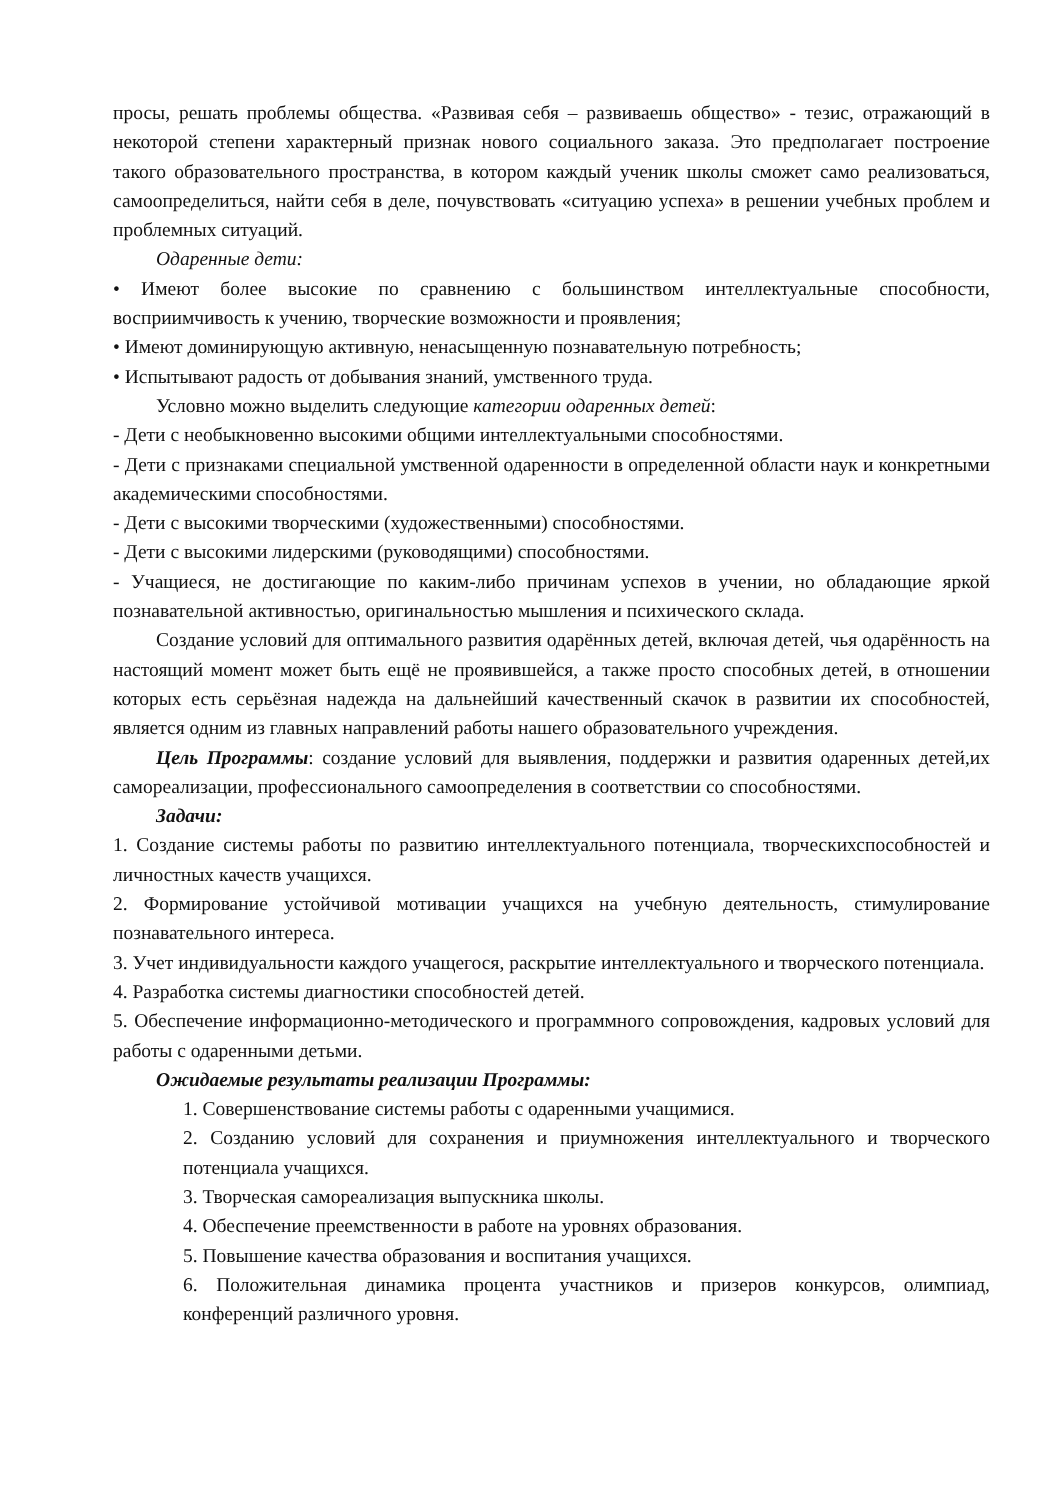просы, решать проблемы общества. «Развивая себя – развиваешь общество» - тезис, отражающий в некоторой степени характерный признак нового социального заказа. Это предполагает построение такого образовательного пространства, в котором каждый ученик школы сможет само реализоваться, самоопределиться, найти себя в деле, почувствовать «ситуацию успеха» в решении учебных проблем и проблемных ситуаций.
Одаренные дети:
• Имеют более высокие по сравнению с большинством интеллектуальные способности, восприимчивость к учению, творческие возможности и проявления;
• Имеют доминирующую активную, ненасыщенную познавательную потребность;
• Испытывают радость от добывания знаний, умственного труда.
Условно можно выделить следующие категории одаренных детей:
- Дети с необыкновенно высокими общими интеллектуальными способностями.
- Дети с признаками специальной умственной одаренности в определенной области наук и конкретными академическими способностями.
- Дети с высокими творческими (художественными) способностями.
- Дети с высокими лидерскими (руководящими) способностями.
- Учащиеся, не достигающие по каким-либо причинам успехов в учении, но обладающие яркой познавательной активностью, оригинальностью мышления и психического склада.
Создание условий для оптимального развития одарённых детей, включая детей, чья одарённость на настоящий момент может быть ещё не проявившейся, а также просто способных детей, в отношении которых есть серьёзная надежда на дальнейший качественный скачок в развитии их способностей, является одним из главных направлений работы нашего образовательного учреждения.
Цель Программы: создание условий для выявления, поддержки и развития одаренных детей,их самореализации, профессионального самоопределения в соответствии со способностями.
Задачи:
1. Создание системы работы по развитию интеллектуального потенциала, творческихспособностей и личностных качеств учащихся.
2. Формирование устойчивой мотивации учащихся на учебную деятельность, стимулирование познавательного интереса.
3. Учет индивидуальности каждого учащегося, раскрытие интеллектуального и творческого потенциала.
4. Разработка системы диагностики способностей детей.
5. Обеспечение информационно-методического и программного сопровождения, кадровых условий для работы с одаренными детьми.
Ожидаемые результаты реализации Программы:
1. Совершенствование системы работы с одаренными учащимися.
2. Созданию условий для сохранения и приумножения интеллектуального и творческого потенциала учащихся.
3. Творческая самореализация выпускника школы.
4. Обеспечение преемственности в работе на уровнях образования.
5. Повышение качества образования и воспитания учащихся.
6. Положительная динамика процента участников и призеров конкурсов, олимпиад, конференций различного уровня.